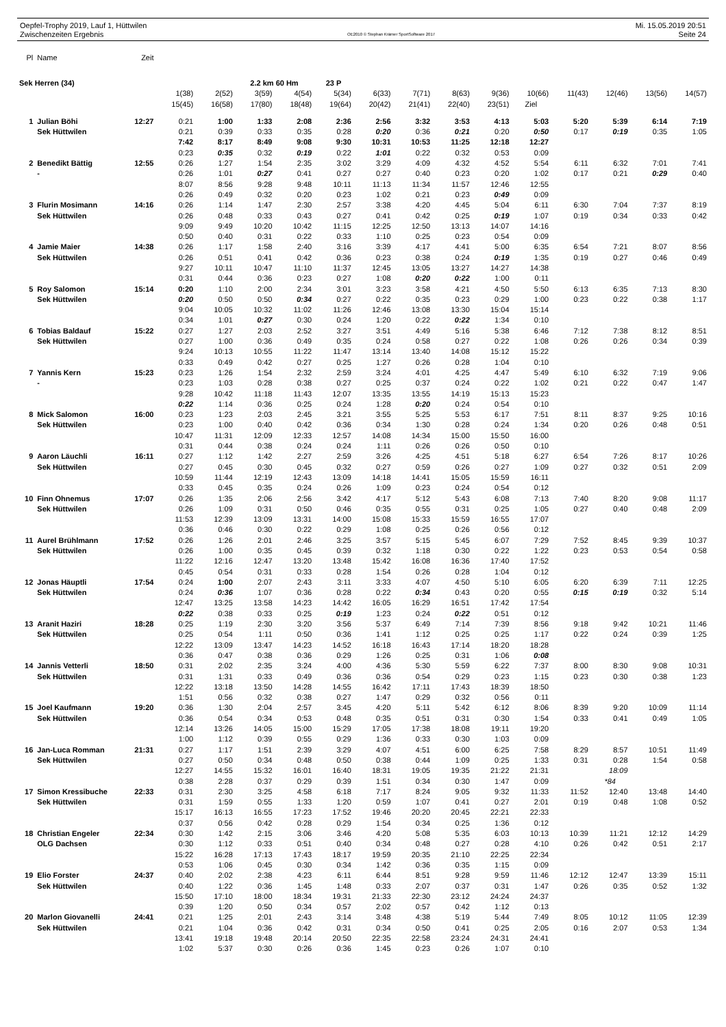Oepfel-Trophy 2019, Lauf 1, Hüttwilen
Zwischenzeiten Ergebnis
OE2010 © Stephan Krämer SportSoftware 2017
Mi. 15.05.2019 20:51
Seite 24
| Pl | Name | Zeit | | | | | | | | | | | | | | |
| Sek Herren (34) | | | | | 2.2 km 60 Hm | | 23 P | | | | | | | | | |
| | | | 1(38) | 2(52) | 3(59) | 4(54) | 5(34) | 6(33) | 7(71) | 8(63) | 9(36) | 10(66) | 11(43) | 12(46) | 13(56) | 14(57) |
| | | | 15(45) | 16(58) | 17(80) | 18(48) | 19(64) | 20(42) | 21(41) | 22(40) | 23(51) | Ziel | | | | |
| 1 | Julian Böhi | 12:27 | 0:21 | 1:00 | 1:33 | 2:08 | 2:36 | 2:56 | 3:32 | 3:53 | 4:13 | 5:03 | 5:20 | 5:39 | 6:14 | 7:19 |
| | Sek Hüttwilen | | 0:21 | 0:39 | 0:33 | 0:35 | 0:28 | 0:20 | 0:36 | 0:21 | 0:20 | 0:50 | 0:17 | 0:19 | 0:35 | 1:05 |
| | | | 7:42 | 8:17 | 8:49 | 9:08 | 9:30 | 10:31 | 10:53 | 11:25 | 12:18 | 12:27 | | | | |
| | | | 0:23 | 0:35 | 0:32 | 0:19 | 0:22 | 1:01 | 0:22 | 0:32 | 0:53 | 0:09 | | | | |
| 2 | Benedikt Bättig | 12:55 | 0:26 | 1:27 | 1:54 | 2:35 | 3:02 | 3:29 | 4:09 | 4:32 | 4:52 | 5:54 | 6:11 | 6:32 | 7:01 | 7:41 |
| | - | | 0:26 | 1:01 | 0:27 | 0:41 | 0:27 | 0:27 | 0:40 | 0:23 | 0:20 | 1:02 | 0:17 | 0:21 | 0:29 | 0:40 |
| | | | 8:07 | 8:56 | 9:28 | 9:48 | 10:11 | 11:13 | 11:34 | 11:57 | 12:46 | 12:55 | | | | |
| | | | 0:26 | 0:49 | 0:32 | 0:20 | 0:23 | 1:02 | 0:21 | 0:23 | 0:49 | 0:09 | | | | |
| 3 | Flurin Mosimann | 14:16 | 0:26 | 1:14 | 1:47 | 2:30 | 2:57 | 3:38 | 4:20 | 4:45 | 5:04 | 6:11 | 6:30 | 7:04 | 7:37 | 8:19 |
| | Sek Hüttwilen | | 0:26 | 0:48 | 0:33 | 0:43 | 0:27 | 0:41 | 0:42 | 0:25 | 0:19 | 1:07 | 0:19 | 0:34 | 0:33 | 0:42 |
| | | | 9:09 | 9:49 | 10:20 | 10:42 | 11:15 | 12:25 | 12:50 | 13:13 | 14:07 | 14:16 | | | | |
| | | | 0:50 | 0:40 | 0:31 | 0:22 | 0:33 | 1:10 | 0:25 | 0:23 | 0:54 | 0:09 | | | | |
| 4 | Jamie Maier | 14:38 | 0:26 | 1:17 | 1:58 | 2:40 | 3:16 | 3:39 | 4:17 | 4:41 | 5:00 | 6:35 | 6:54 | 7:21 | 8:07 | 8:56 |
| | Sek Hüttwilen | | 0:26 | 0:51 | 0:41 | 0:42 | 0:36 | 0:23 | 0:38 | 0:24 | 0:19 | 1:35 | 0:19 | 0:27 | 0:46 | 0:49 |
| | | | 9:27 | 10:11 | 10:47 | 11:10 | 11:37 | 12:45 | 13:05 | 13:27 | 14:27 | 14:38 | | | | |
| | | | 0:31 | 0:44 | 0:36 | 0:23 | 0:27 | 1:08 | 0:20 | 0:22 | 1:00 | 0:11 | | | | |
| 5 | Roy Salomon | 15:14 | 0:20 | 1:10 | 2:00 | 2:34 | 3:01 | 3:23 | 3:58 | 4:21 | 4:50 | 5:50 | 6:13 | 6:35 | 7:13 | 8:30 |
| | Sek Hüttwilen | | 0:20 | 0:50 | 0:50 | 0:34 | 0:27 | 0:22 | 0:35 | 0:23 | 0:29 | 1:00 | 0:23 | 0:22 | 0:38 | 1:17 |
| | | | 9:04 | 10:05 | 10:32 | 11:02 | 11:26 | 12:46 | 13:08 | 13:30 | 15:04 | 15:14 | | | | |
| | | | 0:34 | 1:01 | 0:27 | 0:30 | 0:24 | 1:20 | 0:22 | 0:22 | 1:34 | 0:10 | | | | |
| 6 | Tobias Baldauf | 15:22 | 0:27 | 1:27 | 2:03 | 2:52 | 3:27 | 3:51 | 4:49 | 5:16 | 5:38 | 6:46 | 7:12 | 7:38 | 8:12 | 8:51 |
| | Sek Hüttwilen | | 0:27 | 1:00 | 0:36 | 0:49 | 0:35 | 0:24 | 0:58 | 0:27 | 0:22 | 1:08 | 0:26 | 0:26 | 0:34 | 0:39 |
| | | | 9:24 | 10:13 | 10:55 | 11:22 | 11:47 | 13:14 | 13:40 | 14:08 | 15:12 | 15:22 | | | | |
| | | | 0:33 | 0:49 | 0:42 | 0:27 | 0:25 | 1:27 | 0:26 | 0:28 | 1:04 | 0:10 | | | | |
| 7 | Yannis Kern | 15:23 | 0:23 | 1:26 | 1:54 | 2:32 | 2:59 | 3:24 | 4:01 | 4:25 | 4:47 | 5:49 | 6:10 | 6:32 | 7:19 | 9:06 |
| | - | | 0:23 | 1:03 | 0:28 | 0:38 | 0:27 | 0:25 | 0:37 | 0:24 | 0:22 | 1:02 | 0:21 | 0:22 | 0:47 | 1:47 |
| | | | 9:28 | 10:42 | 11:18 | 11:43 | 12:07 | 13:35 | 13:55 | 14:19 | 15:13 | 15:23 | | | | |
| | | | 0:22 | 1:14 | 0:36 | 0:25 | 0:24 | 1:28 | 0:20 | 0:24 | 0:54 | 0:10 | | | | |
| 8 | Mick Salomon | 16:00 | 0:23 | 1:23 | 2:03 | 2:45 | 3:21 | 3:55 | 5:25 | 5:53 | 6:17 | 7:51 | 8:11 | 8:37 | 9:25 | 10:16 |
| | Sek Hüttwilen | | 0:23 | 1:00 | 0:40 | 0:42 | 0:36 | 0:34 | 1:30 | 0:28 | 0:24 | 1:34 | 0:20 | 0:26 | 0:48 | 0:51 |
| | | | 10:47 | 11:31 | 12:09 | 12:33 | 12:57 | 14:08 | 14:34 | 15:00 | 15:50 | 16:00 | | | | |
| | | | 0:31 | 0:44 | 0:38 | 0:24 | 0:24 | 1:11 | 0:26 | 0:26 | 0:50 | 0:10 | | | | |
| 9 | Aaron Läuchli | 16:11 | 0:27 | 1:12 | 1:42 | 2:27 | 2:59 | 3:26 | 4:25 | 4:51 | 5:18 | 6:27 | 6:54 | 7:26 | 8:17 | 10:26 |
| | Sek Hüttwilen | | 0:27 | 0:45 | 0:30 | 0:45 | 0:32 | 0:27 | 0:59 | 0:26 | 0:27 | 1:09 | 0:27 | 0:32 | 0:51 | 2:09 |
| | | | 10:59 | 11:44 | 12:19 | 12:43 | 13:09 | 14:18 | 14:41 | 15:05 | 15:59 | 16:11 | | | | |
| | | | 0:33 | 0:45 | 0:35 | 0:24 | 0:26 | 1:09 | 0:23 | 0:24 | 0:54 | 0:12 | | | | |
| 10 | Finn Ohnemus | 17:07 | 0:26 | 1:35 | 2:06 | 2:56 | 3:42 | 4:17 | 5:12 | 5:43 | 6:08 | 7:13 | 7:40 | 8:20 | 9:08 | 11:17 |
| | Sek Hüttwilen | | 0:26 | 1:09 | 0:31 | 0:50 | 0:46 | 0:35 | 0:55 | 0:31 | 0:25 | 1:05 | 0:27 | 0:40 | 0:48 | 2:09 |
| | | | 11:53 | 12:39 | 13:09 | 13:31 | 14:00 | 15:08 | 15:33 | 15:59 | 16:55 | 17:07 | | | | |
| | | | 0:36 | 0:46 | 0:30 | 0:22 | 0:29 | 1:08 | 0:25 | 0:26 | 0:56 | 0:12 | | | | |
| 11 | Aurel Brühlmann | 17:52 | 0:26 | 1:26 | 2:01 | 2:46 | 3:25 | 3:57 | 5:15 | 5:45 | 6:07 | 7:29 | 7:52 | 8:45 | 9:39 | 10:37 |
| | Sek Hüttwilen | | 0:26 | 1:00 | 0:35 | 0:45 | 0:39 | 0:32 | 1:18 | 0:30 | 0:22 | 1:22 | 0:23 | 0:53 | 0:54 | 0:58 |
| | | | 11:22 | 12:16 | 12:47 | 13:20 | 13:48 | 15:42 | 16:08 | 16:36 | 17:40 | 17:52 | | | | |
| | | | 0:45 | 0:54 | 0:31 | 0:33 | 0:28 | 1:54 | 0:26 | 0:28 | 1:04 | 0:12 | | | | |
| 12 | Jonas Häuptli | 17:54 | 0:24 | 1:00 | 2:07 | 2:43 | 3:11 | 3:33 | 4:07 | 4:50 | 5:10 | 6:05 | 6:20 | 6:39 | 7:11 | 12:25 |
| | Sek Hüttwilen | | 0:24 | 0:36 | 1:07 | 0:36 | 0:28 | 0:22 | 0:34 | 0:43 | 0:20 | 0:55 | 0:15 | 0:19 | 0:32 | 5:14 |
| | | | 12:47 | 13:25 | 13:58 | 14:23 | 14:42 | 16:05 | 16:29 | 16:51 | 17:42 | 17:54 | | | | |
| | | | 0:22 | 0:38 | 0:33 | 0:25 | 0:19 | 1:23 | 0:24 | 0:22 | 0:51 | 0:12 | | | | |
| 13 | Aranit Haziri | 18:28 | 0:25 | 1:19 | 2:30 | 3:20 | 3:56 | 5:37 | 6:49 | 7:14 | 7:39 | 8:56 | 9:18 | 9:42 | 10:21 | 11:46 |
| | Sek Hüttwilen | | 0:25 | 0:54 | 1:11 | 0:50 | 0:36 | 1:41 | 1:12 | 0:25 | 0:25 | 1:17 | 0:22 | 0:24 | 0:39 | 1:25 |
| | | | 12:22 | 13:09 | 13:47 | 14:23 | 14:52 | 16:18 | 16:43 | 17:14 | 18:20 | 18:28 | | | | |
| | | | 0:36 | 0:47 | 0:38 | 0:36 | 0:29 | 1:26 | 0:25 | 0:31 | 1:06 | 0:08 | | | | |
| 14 | Jannis Vetterli | 18:50 | 0:31 | 2:02 | 2:35 | 3:24 | 4:00 | 4:36 | 5:30 | 5:59 | 6:22 | 7:37 | 8:00 | 8:30 | 9:08 | 10:31 |
| | Sek Hüttwilen | | 0:31 | 1:31 | 0:33 | 0:49 | 0:36 | 0:36 | 0:54 | 0:29 | 0:23 | 1:15 | 0:23 | 0:30 | 0:38 | 1:23 |
| | | | 12:22 | 13:18 | 13:50 | 14:28 | 14:55 | 16:42 | 17:11 | 17:43 | 18:39 | 18:50 | | | | |
| | | | 1:51 | 0:56 | 0:32 | 0:38 | 0:27 | 1:47 | 0:29 | 0:32 | 0:56 | 0:11 | | | | |
| 15 | Joel Kaufmann | 19:20 | 0:36 | 1:30 | 2:04 | 2:57 | 3:45 | 4:20 | 5:11 | 5:42 | 6:12 | 8:06 | 8:39 | 9:20 | 10:09 | 11:14 |
| | Sek Hüttwilen | | 0:36 | 0:54 | 0:34 | 0:53 | 0:48 | 0:35 | 0:51 | 0:31 | 0:30 | 1:54 | 0:33 | 0:41 | 0:49 | 1:05 |
| | | | 12:14 | 13:26 | 14:05 | 15:00 | 15:29 | 17:05 | 17:38 | 18:08 | 19:11 | 19:20 | | | | |
| | | | 1:00 | 1:12 | 0:39 | 0:55 | 0:29 | 1:36 | 0:33 | 0:30 | 1:03 | 0:09 | | | | |
| 16 | Jan-Luca Romman | 21:31 | 0:27 | 1:17 | 1:51 | 2:39 | 3:29 | 4:07 | 4:51 | 6:00 | 6:25 | 7:58 | 8:29 | 8:57 | 10:51 | 11:49 |
| | Sek Hüttwilen | | 0:27 | 0:50 | 0:34 | 0:48 | 0:50 | 0:38 | 0:44 | 1:09 | 0:25 | 1:33 | 0:31 | 0:28 | 1:54 | 0:58 |
| | | | 12:27 | 14:55 | 15:32 | 16:01 | 16:40 | 18:31 | 19:05 | 19:35 | 21:22 | 21:31 | | 18:09 | | |
| | | | 0:38 | 2:28 | 0:37 | 0:29 | 0:39 | 1:51 | 0:34 | 0:30 | 1:47 | 0:09 | | *84 | | |
| 17 | Simon Kressibuche | 22:33 | 0:31 | 2:30 | 3:25 | 4:58 | 6:18 | 7:17 | 8:24 | 9:05 | 9:32 | 11:33 | 11:52 | 12:40 | 13:48 | 14:40 |
| | Sek Hüttwilen | | 0:31 | 1:59 | 0:55 | 1:33 | 1:20 | 0:59 | 1:07 | 0:41 | 0:27 | 2:01 | 0:19 | 0:48 | 1:08 | 0:52 |
| | | | 15:17 | 16:13 | 16:55 | 17:23 | 17:52 | 19:46 | 20:20 | 20:45 | 22:21 | 22:33 | | | | |
| | | | 0:37 | 0:56 | 0:42 | 0:28 | 0:29 | 1:54 | 0:34 | 0:25 | 1:36 | 0:12 | | | | |
| 18 | Christian Engeler | 22:34 | 0:30 | 1:42 | 2:15 | 3:06 | 3:46 | 4:20 | 5:08 | 5:35 | 6:03 | 10:13 | 10:39 | 11:21 | 12:12 | 14:29 |
| | OLG Dachsen | | 0:30 | 1:12 | 0:33 | 0:51 | 0:40 | 0:34 | 0:48 | 0:27 | 0:28 | 4:10 | 0:26 | 0:42 | 0:51 | 2:17 |
| | | | 15:22 | 16:28 | 17:13 | 17:43 | 18:17 | 19:59 | 20:35 | 21:10 | 22:25 | 22:34 | | | | |
| | | | 0:53 | 1:06 | 0:45 | 0:30 | 0:34 | 1:42 | 0:36 | 0:35 | 1:15 | 0:09 | | | | |
| 19 | Elio Forster | 24:37 | 0:40 | 2:02 | 2:38 | 4:23 | 6:11 | 6:44 | 8:51 | 9:28 | 9:59 | 11:46 | 12:12 | 12:47 | 13:39 | 15:11 |
| | Sek Hüttwilen | | 0:40 | 1:22 | 0:36 | 1:45 | 1:48 | 0:33 | 2:07 | 0:37 | 0:31 | 1:47 | 0:26 | 0:35 | 0:52 | 1:32 |
| | | | 15:50 | 17:10 | 18:00 | 18:34 | 19:31 | 21:33 | 22:30 | 23:12 | 24:24 | 24:37 | | | | |
| | | | 0:39 | 1:20 | 0:50 | 0:34 | 0:57 | 2:02 | 0:57 | 0:42 | 1:12 | 0:13 | | | | |
| 20 | Marlon Giovanelli | 24:41 | 0:21 | 1:25 | 2:01 | 2:43 | 3:14 | 3:48 | 4:38 | 5:19 | 5:44 | 7:49 | 8:05 | 10:12 | 11:05 | 12:39 |
| | Sek Hüttwilen | | 0:21 | 1:04 | 0:36 | 0:42 | 0:31 | 0:34 | 0:50 | 0:41 | 0:25 | 2:05 | 0:16 | 2:07 | 0:53 | 1:34 |
| | | | 13:41 | 19:18 | 19:48 | 20:14 | 20:50 | 22:35 | 22:58 | 23:24 | 24:31 | 24:41 | | | | |
| | | | 1:02 | 5:37 | 0:30 | 0:26 | 0:36 | 1:45 | 0:23 | 0:26 | 1:07 | 0:10 | | | | |